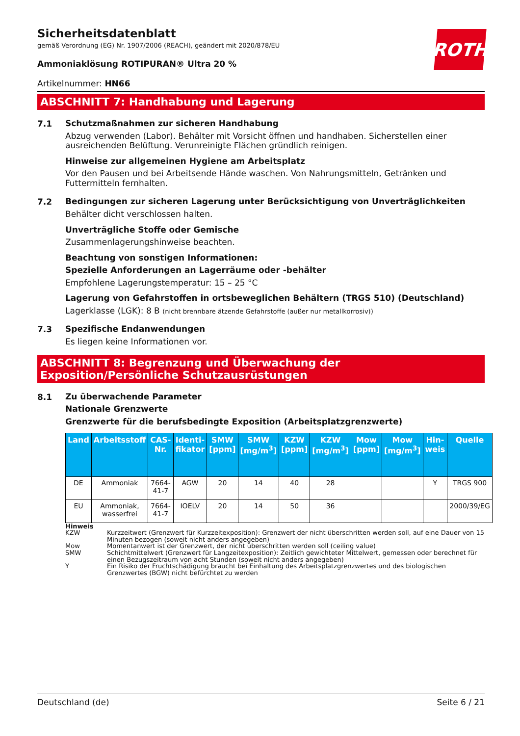ROTH
Sicherheitsdatenblatt
gemäß Verordnung (EG) Nr. 1907/2006 (REACH), geändert mit 2020/878/EU
Ammoniaklösung ROTIPURAN® Ultra 20 %
Artikelnummer: HN66
ABSCHNITT 7: Handhabung und Lagerung
7.1
Schutzmaßnahmen zur sicheren Handhabung
Abzug verwenden (Labor). Behälter mit Vorsicht öffnen und handhaben. Sicherstellen einer ausreichenden Belüftung. Verunreinigte Flächen gründlich reinigen.
Hinweise zur allgemeinen Hygiene am Arbeitsplatz
Vor den Pausen und bei Arbeitsende Hände waschen. Von Nahrungsmitteln, Getränken und Futtermitteln fernhalten.
7.2
Bedingungen zur sicheren Lagerung unter Berücksichtigung von Unverträglichkeiten
Behälter dicht verschlossen halten.
Unverträgliche Stoffe oder Gemische
Zusammenlagerungshinweise beachten.
Beachtung von sonstigen Informationen:
Spezielle Anforderungen an Lagerräume oder -behälter
Empfohlene Lagerungstemperatur: 15 – 25 °C
Lagerung von Gefahrstoffen in ortsbeweglichen Behältern (TRGS 510) (Deutschland)
Lagerklasse (LGK): 8 B (nicht brennbare ätzende Gefahrstoffe (außer nur metallkorrosiv))
7.3
Spezifische Endanwendungen
Es liegen keine Informationen vor.
ABSCHNITT 8: Begrenzung und Überwachung der Exposition/Persönliche Schutzausrüstungen
8.1
Zu überwachende Parameter
Nationale Grenzwerte
Grenzwerte für die berufsbedingte Exposition (Arbeitsplatzgrenzwerte)
| Land | Arbeitsstoff | CAS-Nr. | Identi-fikator | SMW [ppm] | SMW [mg/m<sup>3</sup>] | KZW [ppm] | KZW [mg/m<sup>3</sup>] | Mow [ppm] | Mow [mg/m<sup>3</sup>] | Hin-weis | Quelle |
| --- | --- | --- | --- | --- | --- | --- | --- | --- | --- | --- | --- |
| DE | Ammoniak | 7664-41-7 | AGW | 20 | 14 | 40 | 28 | | | Y | TRGS 900 |
| EU | Ammoniak, wasserfrei | 7664-41-7 | IOELV | 20 | 14 | 50 | 36 | | | | 2000/39/EG |
Hinweis
KZW Kurzzeitwert (Grenzwert für Kurzzeitexposition): Grenzwert der nicht überschritten werden soll, auf eine Dauer von 15 Minuten bezogen (soweit nicht anders angegeben)
Mow Momentanwert ist der Grenzwert, der nicht überschritten werden soll (ceiling value)
SMW Schichtmittelwert (Grenzwert für Langzeitexposition): Zeitlich gewichteter Mittelwert, gemessen oder berechnet für einen Bezugszeitraum von acht Stunden (soweit nicht anders angegeben)
Y Ein Risiko der Fruchtschädigung braucht bei Einhaltung des Arbeitsplatzgrenzwertes und des biologischen Grenzwertes (BGW) nicht befürchtet zu werden
Deutschland (de) Seite 6 / 21